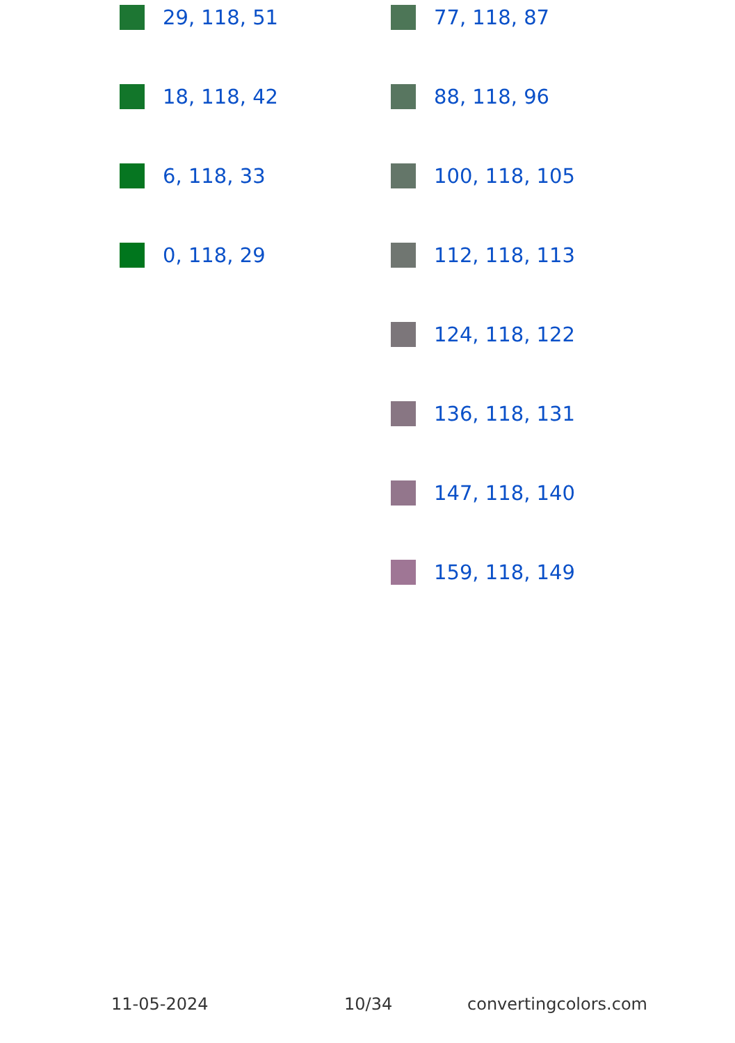29, 118, 51
18, 118, 42
6, 118, 33
0, 118, 29
77, 118, 87
88, 118, 96
100, 118, 105
112, 118, 113
124, 118, 122
136, 118, 131
147, 118, 140
159, 118, 149
11-05-2024 10/34 convertingcolors.com